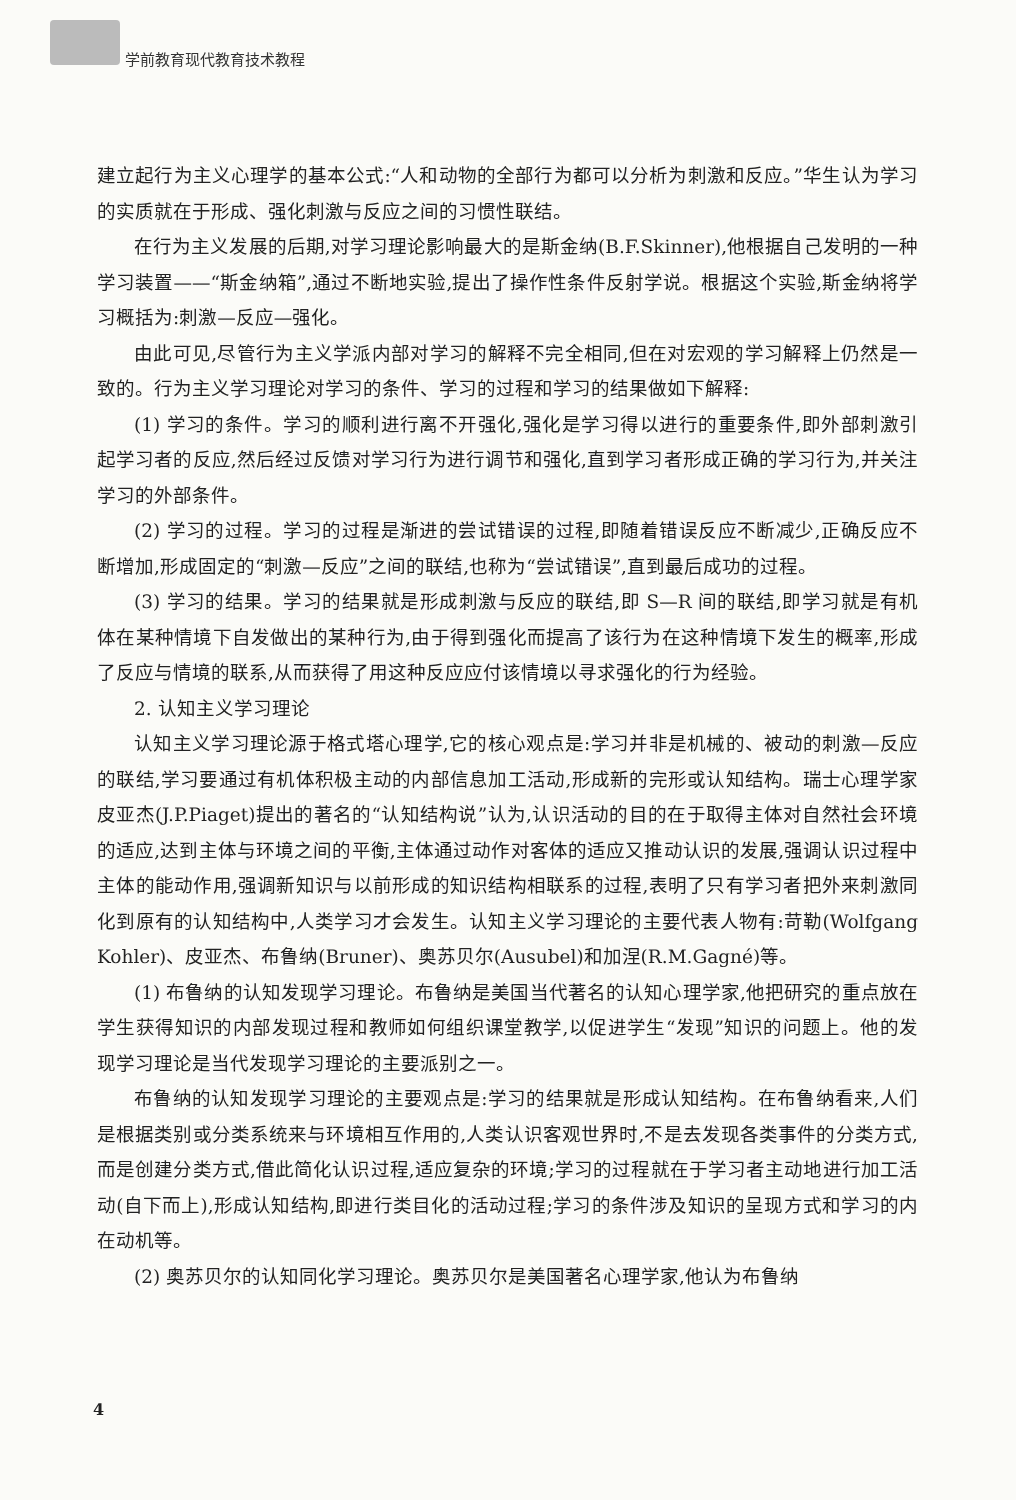学前教育现代教育技术教程
建立起行为主义心理学的基本公式:“人和动物的全部行为都可以分析为刺激和反应。”华生认为学习的实质就在于形成、强化刺激与反应之间的习惯性联结。
在行为主义发展的后期,对学习理论影响最大的是斯金纳(B.F.Skinner),他根据自己发明的一种学习装置——“斯金纳箱”,通过不断地实验,提出了操作性条件反射学说。根据这个实验,斯金纳将学习概括为:刺激—反应—强化。
由此可见,尽管行为主义学派内部对学习的解释不完全相同,但在对宏观的学习解释上仍然是一致的。行为主义学习理论对学习的条件、学习的过程和学习的结果做如下解释:
(1) 学习的条件。学习的顺利进行离不开强化,强化是学习得以进行的重要条件,即外部刺激引起学习者的反应,然后经过反馈对学习行为进行调节和强化,直到学习者形成正确的学习行为,并关注学习的外部条件。
(2) 学习的过程。学习的过程是渐进的尝试错误的过程,即随着错误反应不断减少,正确反应不断增加,形成固定的“刺激—反应”之间的联结,也称为“尝试错误”,直到最后成功的过程。
(3) 学习的结果。学习的结果就是形成刺激与反应的联结,即 S—R 间的联结,即学习就是有机体在某种情境下自发做出的某种行为,由于得到强化而提高了该行为在这种情境下发生的概率,形成了反应与情境的联系,从而获得了用这种反应应付该情境以寻求强化的行为经验。
2. 认知主义学习理论
认知主义学习理论源于格式塔心理学,它的核心观点是:学习并非是机械的、被动的刺激—反应的联结,学习要通过有机体积极主动的内部信息加工活动,形成新的完形或认知结构。瑞士心理学家皮亚杰(J.P.Piaget)提出的著名的“认知结构说”认为,认识活动的目的在于取得主体对自然社会环境的适应,达到主体与环境之间的平衡,主体通过动作对客体的适应又推动认识的发展,强调认识过程中主体的能动作用,强调新知识与以前形成的知识结构相联系的过程,表明了只有学习者把外来刺激同化到原有的认知结构中,人类学习才会发生。认知主义学习理论的主要代表人物有:苛勒(Wolfgang Kohler)、皮亚杰、布鲁纳(Bruner)、奥苏贝尔(Ausubel)和加涅(R.M.Gagné)等。
(1) 布鲁纳的认知发现学习理论。布鲁纳是美国当代著名的认知心理学家,他把研究的重点放在学生获得知识的内部发现过程和教师如何组织课堂教学,以促进学生“发现”知识的问题上。他的发现学习理论是当代发现学习理论的主要派别之一。
布鲁纳的认知发现学习理论的主要观点是:学习的结果就是形成认知结构。在布鲁纳看来,人们是根据类别或分类系统来与环境相互作用的,人类认识客观世界时,不是去发现各类事件的分类方式,而是创建分类方式,借此简化认识过程,适应复杂的环境;学习的过程就在于学习者主动地进行加工活动(自下而上),形成认知结构,即进行类目化的活动过程;学习的条件涉及知识的呈现方式和学习的内在动机等。
(2) 奥苏贝尔的认知同化学习理论。奥苏贝尔是美国著名心理学家,他认为布鲁纳
4